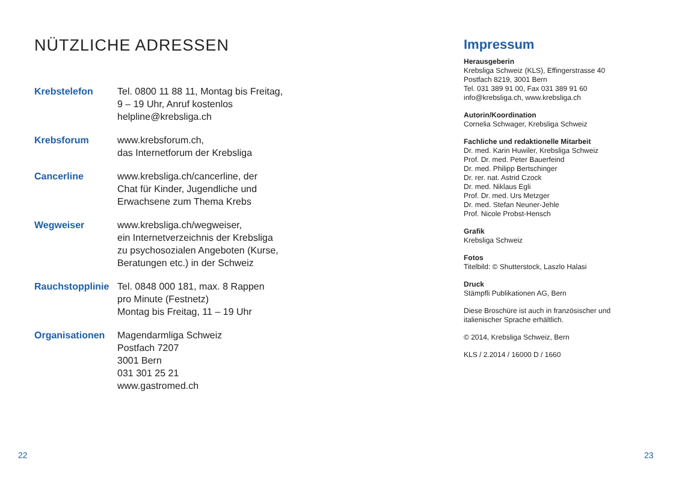NÜTZLICHE ADRESSEN
| Krebstelefon | Tel. 0800 11 88 11, Montag bis Freitag, 9 – 19 Uhr, Anruf kostenlos helpline@krebsliga.ch |
| Krebsforum | www.krebsforum.ch, das Internetforum der Krebsliga |
| Cancerline | www.krebsliga.ch/cancerline, der Chat für Kinder, Jugendliche und Erwachsene zum Thema Krebs |
| Wegweiser | www.krebsliga.ch/wegweiser, ein Internetverzeichnis der Krebsliga zu psychosozialen Angeboten (Kurse, Beratungen etc.) in der Schweiz |
| Rauchstopplinie | Tel. 0848 000 181, max. 8 Rappen pro Minute (Festnetz) Montag bis Freitag, 11 – 19 Uhr |
| Organisationen | Magendarmliga Schweiz Postfach 7207 3001 Bern 031 301 25 21 www.gastromed.ch |
Impressum
Herausgeberin
Krebsliga Schweiz (KLS), Effingerstrasse 40
Postfach 8219, 3001 Bern
Tel. 031 389 91 00, Fax 031 389 91 60
info@krebsliga.ch, www.krebsliga.ch
Autorin/Koordination
Cornelia Schwager, Krebsliga Schweiz
Fachliche und redaktionelle Mitarbeit
Dr. med. Karin Huwiler, Krebsliga Schweiz
Prof. Dr. med. Peter Bauerfeind
Dr. med. Philipp Bertschinger
Dr. rer. nat. Astrid Czock
Dr. med. Niklaus Egli
Prof. Dr. med. Urs Metzger
Dr. med. Stefan Neuner-Jehle
Prof. Nicole Probst-Hensch
Grafik
Krebsliga Schweiz
Fotos
Titelbild: © Shutterstock, Laszlo Halasi
Druck
Stämpfli Publikationen AG, Bern
Diese Broschüre ist auch in französischer und italienischer Sprache erhältlich.
© 2014, Krebsliga Schweiz, Bern
KLS / 2.2014 / 16000 D / 1660
22 23